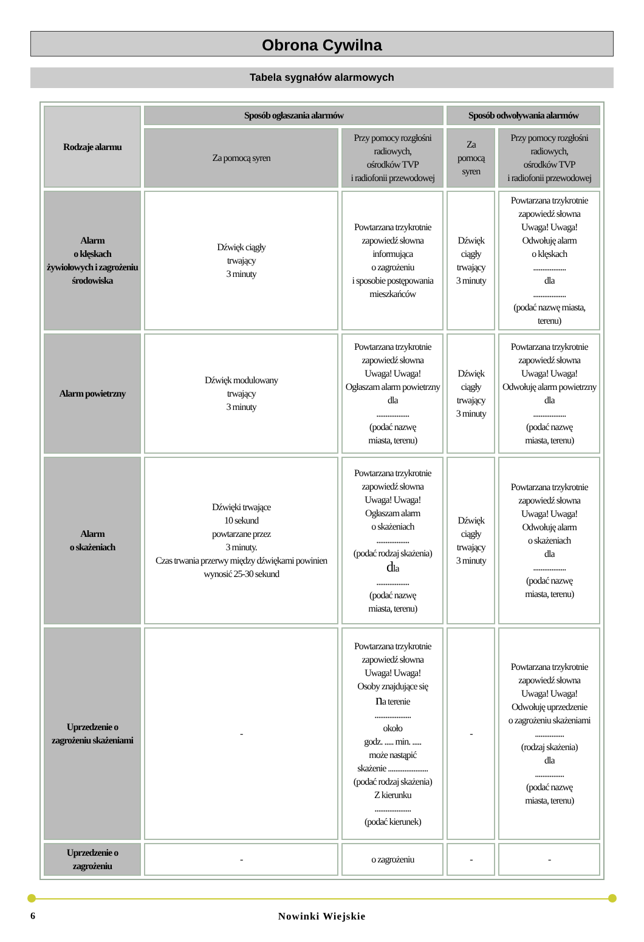Obrona Cywilna
Tabela sygnałów alarmowych
| Rodzaje alarmu | Sposób ogłaszania alarmów | | Sposób odwoływania alarmów | |
| --- | --- | --- | --- | --- |
| | Za pomocą syren | Przy pomocy rozgłośni radiowych, ośrodków TVP i radiofonii przewodowej | Za pomocą syren | Przy pomocy rozgłośni radiowych, ośrodków TVP i radiofonii przewodowej |
| Alarm o klęskach żywiołowych i zagrożeniu środowiska | Dźwięk ciągły trwający 3 minuty | Powtarzana trzykrotnie zapowiedź słowna informująca o zagrożeniu i sposobie postępowania mieszkańców | Dźwięk ciągły trwający 3 minuty | Powtarzana trzykrotnie zapowiedź słowna Uwaga! Uwaga! Odwołuję alarm o klęskach .................. dla .................. (podać nazwę miasta, terenu) |
| Alarm powietrzny | Dźwięk modulowany trwający 3 minuty | Powtarzana trzykrotnie zapowiedź słowna Uwaga! Uwaga! Ogłaszam alarm powietrzny dla .................. (podać nazwę miasta, terenu) | Dźwięk ciągły trwający 3 minuty | Powtarzana trzykrotnie zapowiedź słowna Uwaga! Uwaga! Odwołuję alarm powietrzny dla .................. (podać nazwę miasta, terenu) |
| Alarm o skażeniach | Dźwięki trwające 10 sekund powtarzane przez 3 minuty. Czas trwania przerwy między dźwiękami powinien wynosić 25-30 sekund | Powtarzana trzykrotnie zapowiedź słowna Uwaga! Uwaga! Ogłaszam alarm o skażeniach .................. (podać rodzaj skażenia) d la .................. (podać nazwę miasta, terenu) | Dźwięk ciągły trwający 3 minuty | Powtarzana trzykrotnie zapowiedź słowna Uwaga! Uwaga! Odwołuję alarm o skażeniach dla .................. (podać nazwę miasta, terenu) |
| Uprzedzenie o zagrożeniu skażeniami | - | Powtarzana trzykrotnie zapowiedź słowna Uwaga! Uwaga! Osoby znajdujące się n a terenie .................... około godz. ..... min. ..... może nastąpić skażenie ...................... (podać rodzaj skażenia) Z kierunku .................... (podać kierunek) | - | Powtarzana trzykrotnie zapowiedź słowna Uwaga! Uwaga! Odwołuję uprzedzenie o zagrożeniu skażeniami ................ (rodzaj skażenia) dla ................ (podać nazwę miasta, terenu) |
| Uprzedzenie o zagrożeniu | - | o zagrożeniu | - | - |
6
Nowinki Wiejskie